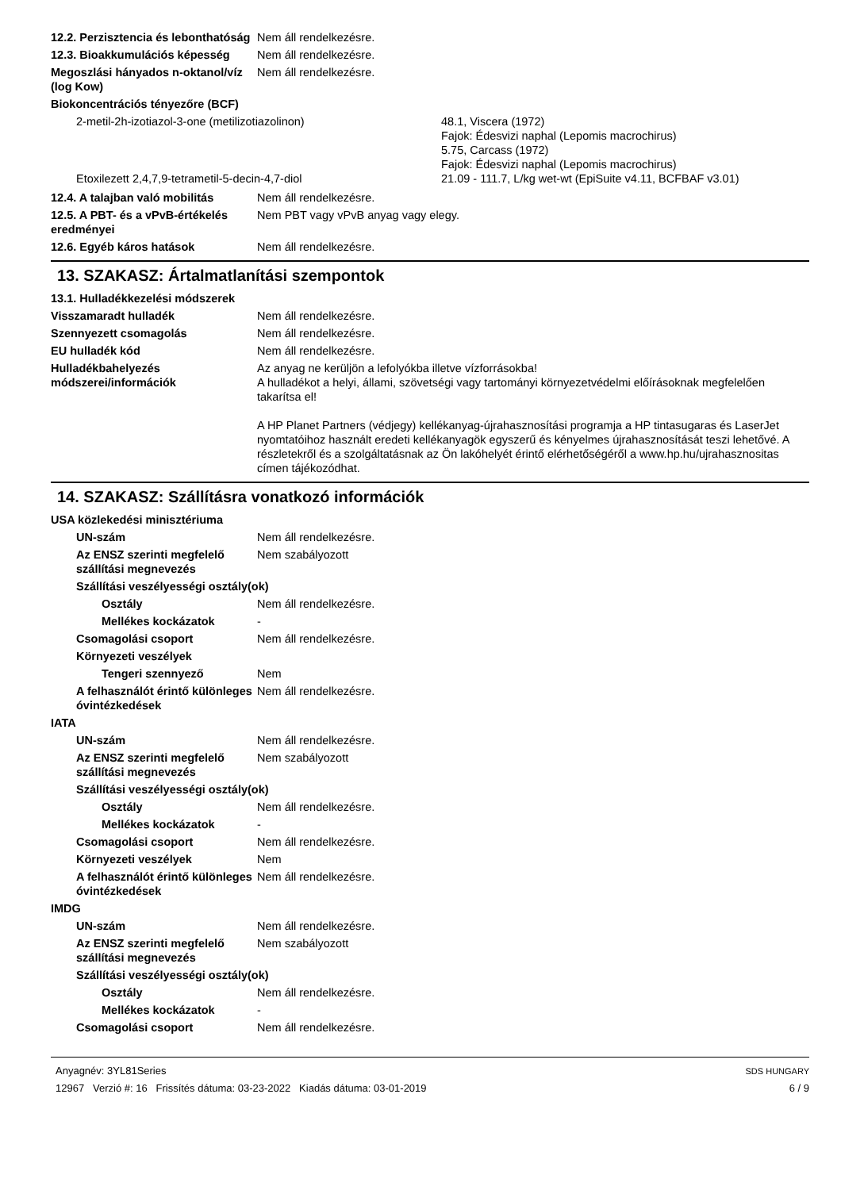12.2. Perzisztencia és lebonthatóság
Nem áll rendelkezésre.
12.3. Bioakkumulációs képesség
Nem áll rendelkezésre.
Megoszlási hányados n-oktanol/víz (log Kow)
Nem áll rendelkezésre.
Biokoncentrációs tényezőre (BCF)
2-metil-2h-izotiazol-3-one (metilizotiazolinon) 48.1, Viscera (1972)
Fajok: Édesvizi naphal (Lepomis macrochirus)
5.75, Carcass (1972)
Fajok: Édesvizi naphal (Lepomis macrochirus)
Etoxilezett 2,4,7,9-tetrametil-5-decin-4,7-diol 21.09 - 111.7, L/kg wet-wt (EpiSuite v4.11, BCFBAF v3.01)
12.4. A talajban való mobilitás
Nem áll rendelkezésre.
12.5. A PBT- és a vPvB-értékelés eredményei
Nem PBT vagy vPvB anyag vagy elegy.
12.6. Egyéb káros hatások Nem áll rendelkezésre.
13. SZAKASZ: Ártalmatlanítási szempontok
13.1. Hulladékkezelési módszerek
Visszamaradt hulladék Nem áll rendelkezésre.
Szennyezett csomagolás Nem áll rendelkezésre.
EU hulladék kód Nem áll rendelkezésre.
Hulladékbahelyezés módszerei/információk
Az anyag ne kerüljön a lefolyókba illetve vízforrásokba!
A hulladékot a helyi, állami, szövetségi vagy tartományi környezetvédelmi előírásoknak megfelelően takarítsa el!
A HP Planet Partners (védjegy) kellékanyag-újrahasznosítási programja a HP tintasugaras és LaserJet nyomtatóihoz használt eredeti kellékanyagök egyszerű és kényelmes újrahasznosítását teszi lehetővé. A részletekről és a szolgáltatásnak az Ön lakóhelyét érintő elérhetőségéről a www.hp.hu/ujrahasznositas címen tájékozódhat.
14. SZAKASZ: Szállításra vonatkozó információk
USA közlekedési minisztériuma
UN-szám Nem áll rendelkezésre.
Az ENSZ szerinti megfelelő szállítási megnevezés
Nem szabályozott
Szállítási veszélyességi osztály(ok)
Osztály Nem áll rendelkezésre.
Mellékes kockázatok -
Csomagolási csoport Nem áll rendelkezésre.
Környezeti veszélyek
Tengeri szennyező Nem
A felhasználót érintő különleges óvintézkedések
Nem áll rendelkezésre.
IATA
UN-szám Nem áll rendelkezésre.
Az ENSZ szerinti megfelelő szállítási megnevezés
Nem szabályozott
Szállítási veszélyességi osztály(ok)
Osztály Nem áll rendelkezésre.
Mellékes kockázatok -
Csomagolási csoport Nem áll rendelkezésre.
Környezeti veszélyek Nem
A felhasználót érintő különleges óvintézkedések
Nem áll rendelkezésre.
IMDG
UN-szám Nem áll rendelkezésre.
Az ENSZ szerinti megfelelő szállítási megnevezés
Nem szabályozott
Szállítási veszélyességi osztály(ok)
Osztály Nem áll rendelkezésre.
Mellékes kockázatok -
Csomagolási csoport Nem áll rendelkezésre.
Anyagnév: 3YL81Series
12967 Verzió #: 16 Frissítés dátuma: 03-23-2022 Kiadás dátuma: 03-01-2019
SDS HUNGARY
6 / 9